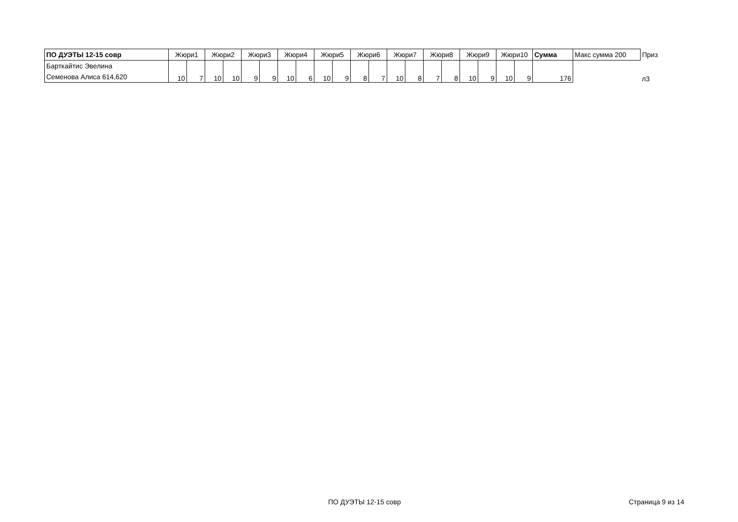| ПО ДУЭТЫ 12-15 совр | Жюри1 | | Жюри2 | | Жюри3 | | Жюри4 | | Жюри5 | | Жюри6 | | Жюри7 | | Жюри8 | | Жюри9 | | Жюри10 | | Сумма | Макс сумма 200 | Приз |
| --- | --- | --- | --- | --- | --- | --- | --- | --- | --- | --- | --- | --- | --- | --- | --- | --- | --- | --- | --- | --- | --- | --- | --- |
| Барткайтис Эвелина Семенова Алиса 614,620 | 10 | 7 | 10 | 10 | 9 | 9 | 10 | 6 | 10 | 9 | 8 | 7 | 10 | 8 | 7 | 8 | 10 | 9 | 10 | 9 | 176 | | л3 |
ПО ДУЭТЫ 12-15 совр Страница 9 из 14